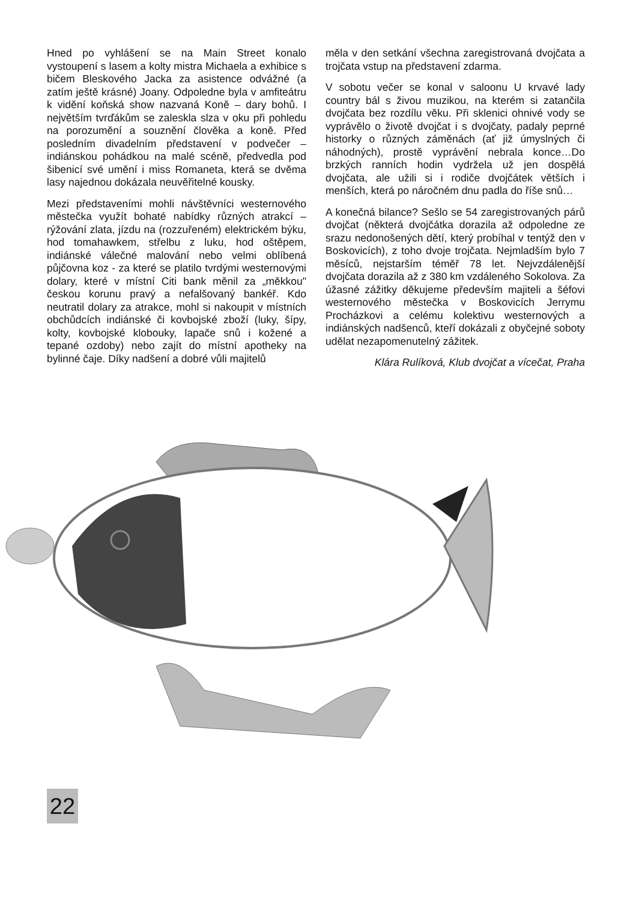Hned po vyhlášení se na Main Street konalo vystoupení s lasem a kolty mistra Michaela a exhibice s bičem Bleskového Jacka za asistence odvážné (a zatím ještě krásné) Joany. Odpoledne byla v amfiteátru k vidění koňská show nazvaná Koně – dary bohů. I největším tvrďákům se zaleskla slza v oku při pohledu na porozumění a souznění člověka a koně. Před posledním divadelním představení v podvečer – indiánskou pohádkou na malé scéně, předvedla pod šibenicí své umění i miss Romaneta, která se dvěma lasy najednou dokázala neuvěřitelné kousky.
Mezi představeními mohli návštěvníci westernového městečka využít bohaté nabídky různých atrakcí – rýžování zlata, jízdu na (rozzuřeném) elektrickém býku, hod tomahawkem, střelbu z luku, hod oštěpem, indiánské válečné malování nebo velmi oblíbená půjčovna koz - za které se platilo tvrdými westernovými dolary, které v místní Citi bank měnil za „měkkou" českou korunu pravý a nefalšovaný bankéř. Kdo neutratil dolary za atrakce, mohl si nakoupit v místních obchůdcích indiánské či kovbojské zboží (luky, šípy, kolty, kovbojské klobouky, lapače snů i kožené a tepané ozdoby) nebo zajít do místní apotheky na bylinné čaje. Díky nadšení a dobré vůli majitelů
měla v den setkání všechna zaregistrovaná dvojčata a trojčata vstup na představení zdarma.
V sobotu večer se konal v saloonu U krvavé lady country bál s živou muzikou, na kterém si zatančila dvojčata bez rozdílu věku. Při sklenici ohnivé vody se vyprávělo o životě dvojčat i s dvojčaty, padaly peprné historky o různých záměnách (ať již úmyslných či náhodných), prostě vyprávění nebrala konce…Do brzkých ranních hodin vydržela už jen dospělá dvojčata, ale užili si i rodiče dvojčátek větších i menších, která po náročném dnu padla do říše snů…
A konečná bilance? Sešlo se 54 zaregistrovaných párů dvojčat (některá dvojčátka dorazila až odpoledne ze srazu nedonošených dětí, který probíhal v tentýž den v Boskovicích), z toho dvoje trojčata. Nejmladším bylo 7 měsíců, nejstarším téměř 78 let. Nejvzdálenější dvojčata dorazila až z 380 km vzdáleného Sokolova. Za úžasné zážitky děkujeme především majiteli a šéfovi westernového městečka v Boskovicích Jerrymu Procházkovi a celému kolektivu westernových a indiánských nadšenců, kteří dokázali z obyčejné soboty udělat nezapomenutelný zážitek.
Klára Rulíková, Klub dvojčat a vícečat, Praha
22